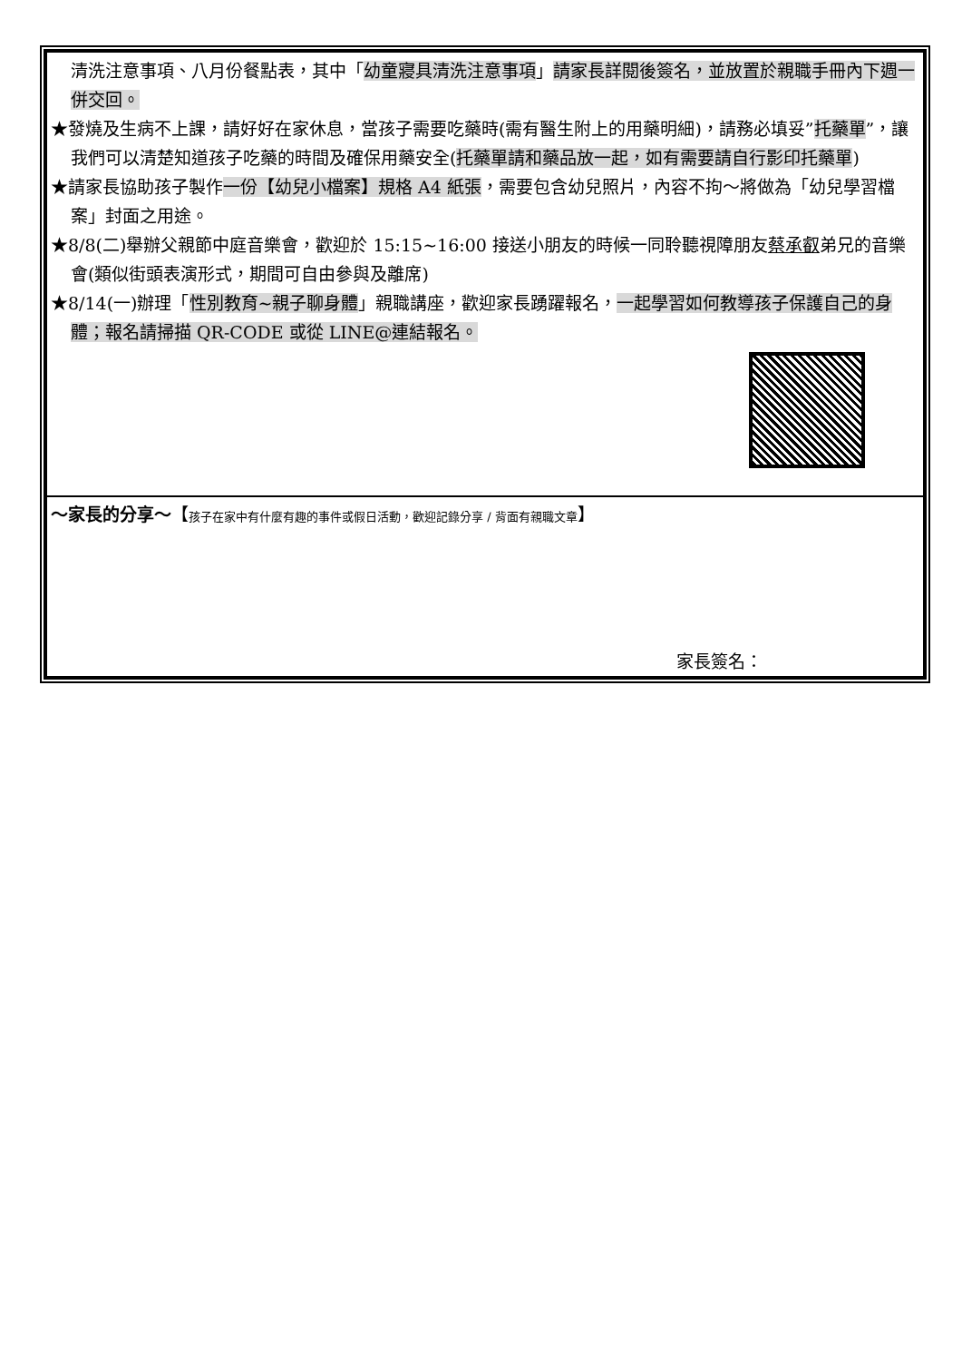| 清洗注意事項、八月份餐點表，其中「 幼童寢具清洗注意事項 」 請家長詳閱後簽名，並放置於親職手冊內下週一併交回。 ★發燒及生病不上課，請好好在家休息，當孩子需要吃藥時(需有醫生附上的用藥明細)，請務必填妥” 托藥單 ”，讓我們可以清楚知道孩子吃藥的時間及確保用藥安全( 托藥單請和藥品放一起，如有需要請自行影印托藥單 ) ★請家長協助孩子製作 一份【幼兒小檔案】規格 A4 紙張 ，需要包含幼兒照片，內容不拘～將做為「幼兒學習檔案」封面之用途。 ★8/8(二)舉辦父親節中庭音樂會，歡迎於 15:15~16:00 接送小朋友的時候一同聆聽視障朋友 蔡承叡 弟兄的音樂會(類似街頭表演形式，期間可自由參與及離席) ★8/14(一)辦理「 性別教育~親子聊身體 」親職講座，歡迎家長踴躍報名， 一起學習如何教導孩子保護自己的身體；報名請掃描 QR-CODE 或從 LINE@連結報名。 |
| ～家長的分享～ 【 孩子在家中有什麼有趣的事件或假日活動，歡迎記錄分享 / 背面有親職文章 】 家長簽名： |